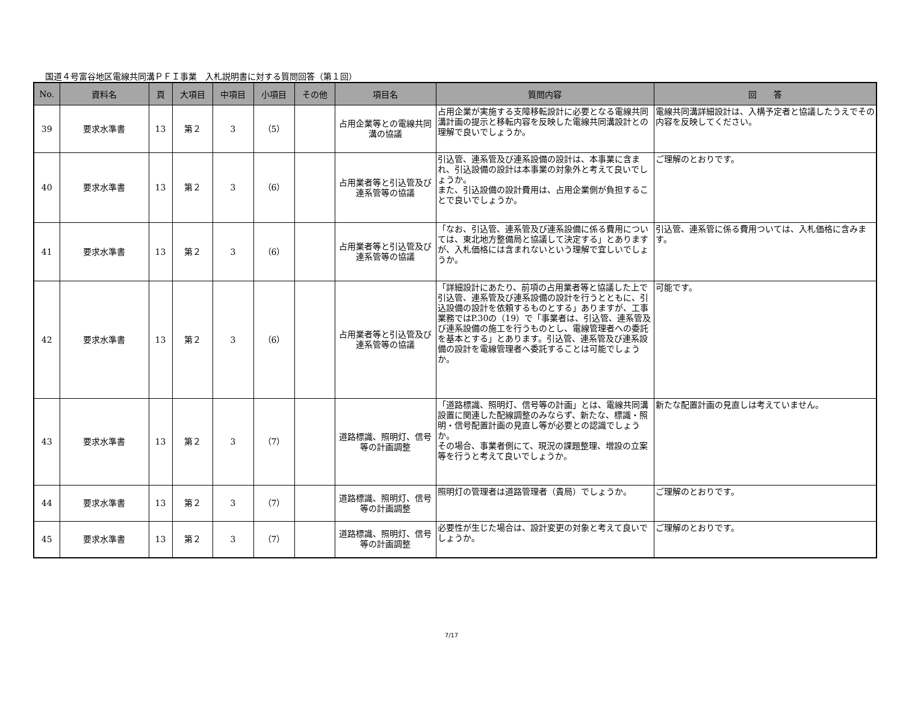国道４号富谷地区電線共同溝ＰＦＩ事業　入札説明書に対する質問回答（第１回）
| No. | 資料名 | 頁 | 大項目 | 中項目 | 小項目 | その他 | 項目名 | 質問内容 | 回 答 |
| --- | --- | --- | --- | --- | --- | --- | --- | --- | --- |
| 39 | 要求水準書 | 13 | 第２ | 3 | （5） | | 占用企業等との電線共同溝の協議 | 占用企業が実施する支障移転設計に必要となる電線共同溝計画の提示と移転内容を反映した電線共同溝設計との理解で良いでしょうか。 | 電線共同溝詳細設計は、入構予定者と協議したうえでその内容を反映してください。 |
| 40 | 要求水準書 | 13 | 第２ | 3 | （6） | | 占用業者等と引込管及び連系管等の協議 | 引込管、連系管及び連系設備の設計は、本事業に含まれ、引込設備の設計は本事業の対象外と考えて良いでしょうか。 また、引込設備の設計費用は、占用企業側が負担することで良いでしょうか。 | ご理解のとおりです。 |
| 41 | 要求水準書 | 13 | 第２ | 3 | （6） | | 占用業者等と引込管及び連系管等の協議 | 「なお、引込管、連系管及び連系設備に係る費用については、東北地方整備局と協議して決定する」とありますが、入札価格には含まれないという理解で宜しいでしょうか。 | 引込管、連系管に係る費用ついては、入札価格に含みます。 |
| 42 | 要求水準書 | 13 | 第２ | 3 | （6） | | 占用業者等と引込管及び連系管等の協議 | 「詳細設計にあたり、前項の占用業者等と協議した上で引込管、連系管及び連系設備の設計を行うとともに、引込設備の設計を依頼するものとする」ありますが、工事業務ではP.30の（19）で「事業者は、引込管、連系管及び連系設備の施工を行うものとし、電線管理者への委託を基本とする」とあります。引込管、連系管及び連系設備の設計を電線管理者へ委託することは可能でしょうか。 | 可能です。 |
| 43 | 要求水準書 | 13 | 第２ | 3 | （7） | | 道路標識、照明灯、信号等の計画調整 | 「道路標識、照明灯、信号等の計画」とは、電線共同溝設置に関連した配線調整のみならず、新たな、標識・照明・信号配置計画の見直し等が必要との認識でしょうか。 その場合、事業者側にて、現況の課題整理、増設の立案等を行うと考えて良いでしょうか。 | 新たな配置計画の見直しは考えていません。 |
| 44 | 要求水準書 | 13 | 第２ | 3 | （7） | | 道路標識、照明灯、信号等の計画調整 | 照明灯の管理者は道路管理者（貴局）でしょうか。 | ご理解のとおりです。 |
| 45 | 要求水準書 | 13 | 第２ | 3 | （7） | | 道路標識、照明灯、信号等の計画調整 | 必要性が生じた場合は、設計変更の対象と考えて良いでしょうか。 | ご理解のとおりです。 |
7/17